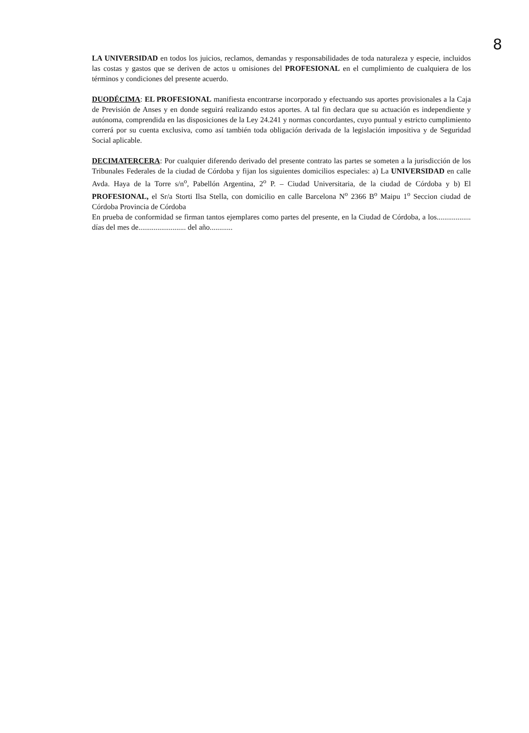8
LA UNIVERSIDAD en todos los juicios, reclamos, demandas y responsabilidades de toda naturaleza y especie, incluidos las costas y gastos que se deriven de actos u omisiones del PROFESIONAL en el cumplimiento de cualquiera de los términos y condiciones del presente acuerdo.
DUODÉCIMA: EL PROFESIONAL manifiesta encontrarse incorporado y efectuando sus aportes provisionales a la Caja de Previsión de Anses y en donde seguirá realizando estos aportes. A tal fin declara que su actuación es independiente y autónoma, comprendida en las disposiciones de la Ley 24.241 y normas concordantes, cuyo puntual y estricto cumplimiento correrá por su cuenta exclusiva, como así también toda obligación derivada de la legislación impositiva y de Seguridad Social aplicable.
DECIMATERCERA: Por cualquier diferendo derivado del presente contrato las partes se someten a la jurisdicción de los Tribunales Federales de la ciudad de Córdoba y fijan los siguientes domicilios especiales: a) La UNIVERSIDAD en calle Avda. Haya de la Torre s/n<sup>o</sup>, Pabellón Argentina, 2<sup>o</sup> P. – Ciudad Universitaria, de la ciudad de Córdoba y b) El PROFESIONAL, el Sr/a Storti Ilsa Stella, con domicilio en calle Barcelona N<sup>o</sup> 2366 B<sup>o</sup> Maipu 1<sup>o</sup> Seccion ciudad de Córdoba Provincia de Córdoba
En prueba de conformidad se firman tantos ejemplares como partes del presente, en la Ciudad de Córdoba, a los.................. días del mes de......................... del año............